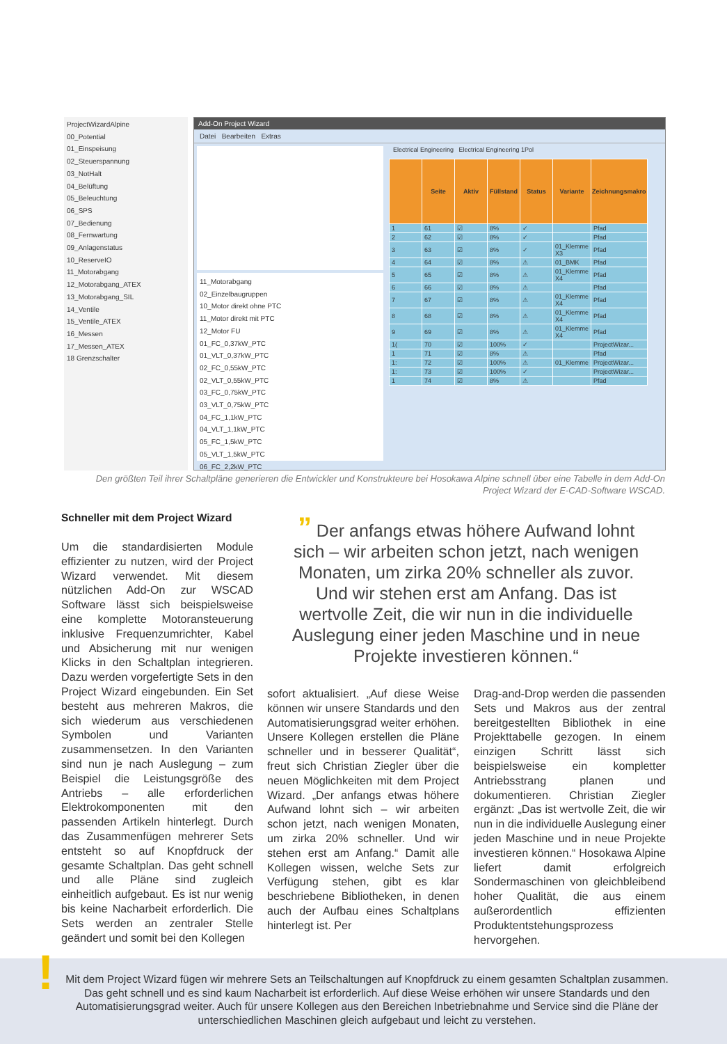ProjectWizardAlpine
00_Potential
01_Einspeisung
02_Steuerspannung
03_NotHalt
04_Belüftung
05_Beleuchtung
06_SPS
07_Bedienung
08_Fernwartung
09_Anlagenstatus
10_ReserveIO
11_Motorabgang
12_Motorabgang_ATEX
13_Motorabgang_SIL
14_Ventile
15_Ventile_ATEX
16_Messen
17_Messen_ATEX
18 Grenzschalter
Add-On Project Wizard
Datei Bearbeiten Extras
11_Motorabgang
02_Einzelbaugruppen
10_Motor direkt ohne PTC
11_Motor direkt mit PTC
12_Motor FU
01_FC_0,37kW_PTC
01_VLT_0,37kW_PTC
02_FC_0,55kW_PTC
02_VLT_0,55kW_PTC
03_FC_0,75kW_PTC
03_VLT_0,75kW_PTC
04_FC_1,1kW_PTC
04_VLT_1,1kW_PTC
05_FC_1,5kW_PTC
05_VLT_1,5kW_PTC
06_FC_2,2kW_PTC
Electrical Engineering Electrical Engineering 1Pol
| | Seite | Aktiv | Füllstand | Status | Variante | Zeichnungsmakro |
| --- | --- | --- | --- | --- | --- | --- |
| 1 | 61 | ☑ | 8% | ✓ | | Pfad |
| 2 | 62 | ☑ | 8% | ✓ | | Pfad |
| 3 | 63 | ☑ | 8% | ✓ | 01_Klemme X3 | Pfad |
| 4 | 64 | ☑ | 8% | ⚠ | 01_BMK | Pfad |
| 5 | 65 | ☑ | 8% | ⚠ | 01_Klemme X4 | Pfad |
| 6 | 66 | ☑ | 8% | ⚠ | | Pfad |
| 7 | 67 | ☑ | 8% | ⚠ | 01_Klemme X4 | Pfad |
| 8 | 68 | ☑ | 8% | ⚠ | 01_Klemme X4 | Pfad |
| 9 | 69 | ☑ | 8% | ⚠ | 01_Klemme X4 | Pfad |
| 1( | 70 | ☑ | 100% | ✓ | | ProjectWizar... |
| 1 | 71 | ☑ | 8% | ⚠ | | Pfad |
| 1: | 72 | ☑ | 100% | ⚠ | 01_Klemme | ProjectWizar... |
| 1: | 73 | ☑ | 100% | ✓ | | ProjectWizar... |
| 1 | 74 | ☑ | 8% | ⚠ | | Pfad |
Den größten Teil ihrer Schaltpläne generieren die Entwickler und Konstrukteure bei Hosokawa Alpine schnell über eine Tabelle in dem Add-On Project Wizard der E-CAD-Software WSCAD.
Schneller mit dem Project Wizard
Um die standardisierten Module effizienter zu nutzen, wird der Project Wizard verwendet. Mit diesem nützlichen Add-On zur WSCAD Software lässt sich beispielsweise eine komplette Motoransteuerung inklusive Frequenzumrichter, Kabel und Absicherung mit nur wenigen Klicks in den Schaltplan integrieren. Dazu werden vorgefertigte Sets in den Project Wizard eingebunden. Ein Set besteht aus mehreren Makros, die sich wiederum aus verschiedenen Symbolen und Varianten zusammensetzen. In den Varianten sind nun je nach Auslegung – zum Beispiel die Leistungsgröße des Antriebs – alle erforderlichen Elektrokomponenten mit den passenden Artikeln hinterlegt. Durch das Zusammenfügen mehrerer Sets entsteht so auf Knopfdruck der gesamte Schaltplan. Das geht schnell und alle Pläne sind zugleich einheitlich aufgebaut. Es ist nur wenig bis keine Nacharbeit erforderlich. Die Sets werden an zentraler Stelle geändert und somit bei den Kollegen
” Der anfangs etwas höhere Aufwand lohnt sich – wir arbeiten schon jetzt, nach wenigen Monaten, um zirka 20% schneller als zuvor. Und wir stehen erst am Anfang. Das ist wertvolle Zeit, die wir nun in die individuelle Auslegung einer jeden Maschine und in neue Projekte investieren können.“
sofort aktualisiert. „Auf diese Weise können wir unsere Standards und den Automatisierungsgrad weiter erhöhen. Unsere Kollegen erstellen die Pläne schneller und in besserer Qualität“, freut sich Christian Ziegler über die neuen Möglichkeiten mit dem Project Wizard. „Der anfangs etwas höhere Aufwand lohnt sich – wir arbeiten schon jetzt, nach wenigen Monaten, um zirka 20% schneller. Und wir stehen erst am Anfang.“ Damit alle Kollegen wissen, welche Sets zur Verfügung stehen, gibt es klar beschriebene Bibliotheken, in denen auch der Aufbau eines Schaltplans hinterlegt ist. Per
Drag-and-Drop werden die passenden Sets und Makros aus der zentral bereitgestellten Bibliothek in eine Projekttabelle gezogen. In einem einzigen Schritt lässt sich beispielsweise ein kompletter Antriebsstrang planen und dokumentieren. Christian Ziegler ergänzt: „Das ist wertvolle Zeit, die wir nun in die individuelle Auslegung einer jeden Maschine und in neue Projekte investieren können.“ Hosokawa Alpine liefert damit erfolgreich Sondermaschinen von gleichbleibend hoher Qualität, die aus einem außerordentlich effizienten Produktentstehungsprozess hervorgehen.
Mit dem Project Wizard fügen wir mehrere Sets an Teilschaltungen auf Knopfdruck zu einem gesamten Schaltplan zusammen. Das geht schnell und es sind kaum Nacharbeit ist erforderlich. Auf diese Weise erhöhen wir unsere Standards und den Automatisierungsgrad weiter. Auch für unsere Kollegen aus den Bereichen Inbetriebnahme und Service sind die Pläne der unterschiedlichen Maschinen gleich aufgebaut und leicht zu verstehen.
!